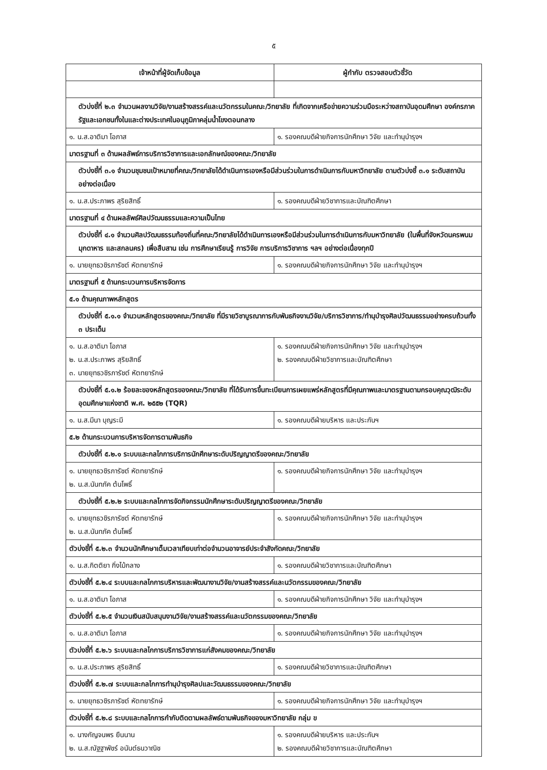๕
| เจ้าหน้าที่ผู้จัดเก็บข้อมูล | ผู้กำกับ ตรวจสอบตัวชี้วัด |
| --- | --- |
| ตัวบ่งชี้ที่ ๒.๓ จำนวนผลงานวิจัย/งานสร้างสรรค์และนวัตกรรมในคณะ/วิทยาลัย ที่เกิดจากเครือข่ายความร่วมมือระหว่างสถาบันอุดมศึกษา องค์กรภาครัฐและเอกชนทั้งในและต่างประเทศในอนุภูมิภาคลุ่มน้ำโขงตอนกลาง | |
| ๑. น.ส.อาติมา โอภาส | ๑. รองคณบดีฝ่ายกิจการนักศึกษา วิจัย และทำนุบำรุงฯ |
| มาตรฐานที่ ๓ ด้านผลลัพธ์การบริการวิชาการและเอกลักษณ์ของคณะ/วิทยาลัย | |
| ตัวบ่งชี้ที่ ๓.๑ จำนวนชุมชนเป้าหมายที่คณะ/วิทยาลัยได้ดำเนินการเองหรือมีส่วนร่วมในการดำเนินการกับมหาวิทยาลัย ตามตัวบ่งชี้ ๓.๑ ระดับสถาบันอย่างต่อเนื่อง | |
| ๑. น.ส.ประภาพร สุริยสิทธิ์ | ๑. รองคณบดีฝ่ายวิชาการและบัณฑิตศึกษา |
| มาตรฐานที่ ๔ ด้านผลลัพธ์ศิลปวัฒนธรรมและความเป็นไทย | |
| ตัวบ่งชี้ที่ ๔.๑ จำนวนศิลปวัฒนธรรมท้องถิ่นที่คณะ/วิทยาลัยได้ดำเนินการเองหรือมีส่วนร่วมในการดำเนินการกับมหาวิทยาลัย (ในพื้นที่จังหวัดนครพนม มุกดาหาร และสกลนคร) เพื่อสืบสาน เช่น การศึกษาเรียนรู้ การวิจัย การบริการวิชาการ ฯลฯ อย่างต่อเนื่องทุกปี | |
| ๑. นายยุทธวชิรภารัชต์ หัตทยารักษ์ | ๑. รองคณบดีฝ่ายกิจการนักศึกษา วิจัย และทำนุบำรุงฯ |
| มาตรฐานที่ ๕ ด้านกระบวนการบริหารจัดการ | |
| ๕.๑ ด้านคุณภาพหลักสูตร | |
| ตัวบ่งชี้ที่ ๕.๑.๑ จำนวนหลักสูตรของคณะ/วิทยาลัย ที่มีรายวิชาบูรณาการกับพันธกิจงานวิจัย/บริการวิชาการ/ทำนุบำรุงศิลปวัฒนธรรมอย่างครบถ้วนทั้ง ๓ ประเด็น | |
| ๑. น.ส.อาติมา โอภาส ๒. น.ส.ประภาพร สุริยสิทธิ์ ๓. นายยุทธวชิรภารัชต์ หัตทยารักษ์ | ๑. รองคณบดีฝ่ายกิจการนักศึกษา วิจัย และทำนุบำรุงฯ ๒. รองคณบดีฝ่ายวิชาการและบัณฑิตศึกษา |
| ตัวบ่งชี้ที่ ๕.๑.๒ ร้อยละของหลักสูตรของคณะ/วิทยาลัย ที่ได้รับการขึ้นทะเบียนการเผยแพร่หลักสูตรที่มีคุณภาพและมาตรฐานตามกรอบคุณวุฒิระดับอุดมศึกษาแห่งชาติ พ.ศ. ๒๕๕๒ (TQR) | |
| ๑. น.ส.มีนา บุญระมี | ๑. รองคณบดีฝ่ายบริหาร และประกันฯ |
| ๕.๒ ด้านกระบวนการบริหารจัดการตามพันธกิจ | |
| ตัวบ่งชี้ที่ ๕.๒.๑ ระบบและกลไกการบริการนักศึกษาระดับปริญญาตรีของคณะ/วิทยาลัย | |
| ๑. นายยุทธวชิรภารัชต์ หัตทยารักษ์ ๒. น.ส.นันทภัค ต้นโพธิ์ | ๑. รองคณบดีฝ่ายกิจการนักศึกษา วิจัย และทำนุบำรุงฯ |
| ตัวบ่งชี้ที่ ๕.๒.๒ ระบบและกลไกการจัดกิจกรรมนักศึกษาระดับปริญญาตรีของคณะ/วิทยาลัย | |
| ๑. นายยุทธวชิรภารัชต์ หัตทยารักษ์ ๒. น.ส.นันทภัค ต้นโพธิ์ | ๑. รองคณบดีฝ่ายกิจการนักศึกษา วิจัย และทำนุบำรุงฯ |
| ตัวบ่งชี้ที่ ๕.๒.๓ จำนวนนักศึกษาเต็มเวลาเทียบเท่าต่อจำนวนอาจารย์ประจำสังกัดคณะ/วิทยาลัย | |
| ๑. น.ส.กิตติยา กิ่งไม้กลาง | ๑. รองคณบดีฝ่ายวิชาการและบัณฑิตศึกษา |
| ตัวบ่งชี้ที่ ๕.๒.๔ ระบบและกลไกการบริหารและพัฒนางานวิจัย/งานสร้างสรรค์และนวัตกรรมของคณะ/วิทยาลัย | |
| ๑. น.ส.อาติมา โอภาส | ๑. รองคณบดีฝ่ายกิจการนักศึกษา วิจัย และทำนุบำรุงฯ |
| ตัวบ่งชี้ที่ ๕.๒.๕ จำนวนเงินสนับสนุนงานวิจัย/งานสร้างสรรค์และนวัตกรรมของคณะ/วิทยาลัย | |
| ๑. น.ส.อาติมา โอภาส | ๑. รองคณบดีฝ่ายกิจการนักศึกษา วิจัย และทำนุบำรุงฯ |
| ตัวบ่งชี้ที่ ๕.๒.๖ ระบบและกลไกการบริการวิชาการแก่สังคมของคณะ/วิทยาลัย | |
| ๑. น.ส.ประภาพร สุริยสิทธิ์ | ๑. รองคณบดีฝ่ายวิชาการและบัณฑิตศึกษา |
| ตัวบ่งชี้ที่ ๕.๒.๗ ระบบและกลไกการทำนุบำรุงศิลปและวัฒนธรรมของคณะ/วิทยาลัย | |
| ๑. นายยุทธวชิรภารัชต์ หัตทยารักษ์ | ๑. รองคณบดีฝ่ายกิจการนักศึกษา วิจัย และทำนุบำรุงฯ |
| ตัวบ่งชี้ที่ ๕.๒.๘ ระบบและกลไกการกำกับติดตามผลลัพธ์ตามพันธกิจของมหาวิทยาลัย กลุ่ม ข | |
| ๑. นางกัญจนพร ยืนนาน ๒. น.ส.ณัฐฐาพัชร์ อนันต์ธนวาณิช | ๑. รองคณบดีฝ่ายบริหาร และประกันฯ ๒. รองคณบดีฝ่ายวิชาการและบัณฑิตศึกษา |